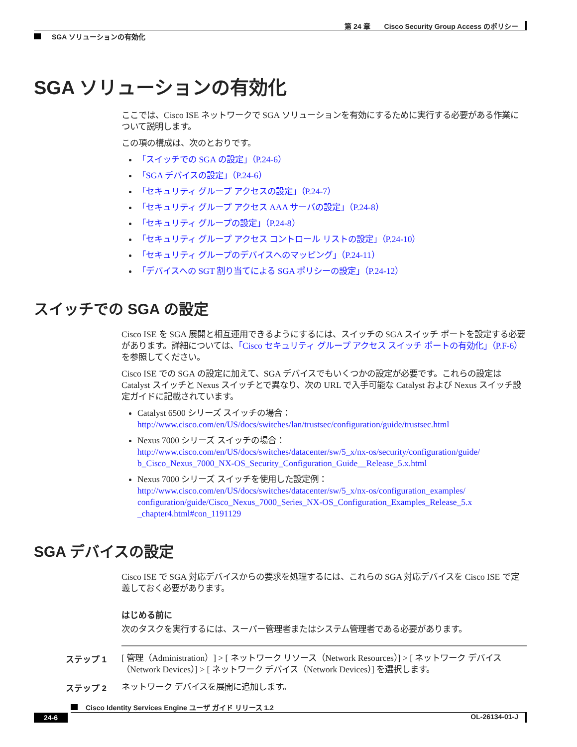第 24 章　　Cisco Security Group Access のポリシー
SGA ソリューションの有効化
SGA ソリューションの有効化
ここでは、Cisco ISE ネットワークで SGA ソリューションを有効にするために実行する必要がある作業について説明します。
この項の構成は、次のとおりです。
「スイッチでの SGA の設定」（P.24-6）
「SGA デバイスの設定」（P.24-6）
「セキュリティ グループ アクセスの設定」（P.24-7）
「セキュリティ グループ アクセス AAA サーバの設定」（P.24-8）
「セキュリティ グループの設定」（P.24-8）
「セキュリティ グループ アクセス コントロール リストの設定」（P.24-10）
「セキュリティ グループのデバイスへのマッピング」（P.24-11）
「デバイスへの SGT 割り当てによる SGA ポリシーの設定」（P.24-12）
スイッチでの SGA の設定
Cisco ISE を SGA 展開と相互運用できるようにするには、スイッチの SGA スイッチ ポートを設定する必要があります。詳細については、「Cisco セキュリティ グループ アクセス スイッチ ポートの有効化」（P.F-6）を参照してください。
Cisco ISE での SGA の設定に加えて、SGA デバイスでもいくつかの設定が必要です。これらの設定は Catalyst スイッチと Nexus スイッチとで異なり、次の URL で入手可能な Catalyst および Nexus スイッチ設定ガイドに記載されています。
Catalyst 6500 シリーズ スイッチの場合：
http://www.cisco.com/en/US/docs/switches/lan/trustsec/configuration/guide/trustsec.html
Nexus 7000 シリーズ スイッチの場合：
http://www.cisco.com/en/US/docs/switches/datacenter/sw/5_x/nx-os/security/configuration/guide/ b_Cisco_Nexus_7000_NX-OS_Security_Configuration_Guide__Release_5.x.html
Nexus 7000 シリーズ スイッチを使用した設定例：
http://www.cisco.com/en/US/docs/switches/datacenter/sw/5_x/nx-os/configuration_examples/ configuration/guide/Cisco_Nexus_7000_Series_NX-OS_Configuration_Examples_Release_5.x _chapter4.html#con_1191129
SGA デバイスの設定
Cisco ISE で SGA 対応デバイスからの要求を処理するには、これらの SGA 対応デバイスを Cisco ISE で定義しておく必要があります。
はじめる前に
次のタスクを実行するには、スーパー管理者またはシステム管理者である必要があります。
ステップ 1 [ 管理（Administration）] > [ ネットワーク リソース（Network Resources）] > [ ネットワーク デバイス（Network Devices）] > [ ネットワーク デバイス（Network Devices）] を選択します。
ステップ 2 ネットワーク デバイスを展開に追加します。
Cisco Identity Services Engine ユーザ ガイド リリース 1.2
24-6 OL-26134-01-J